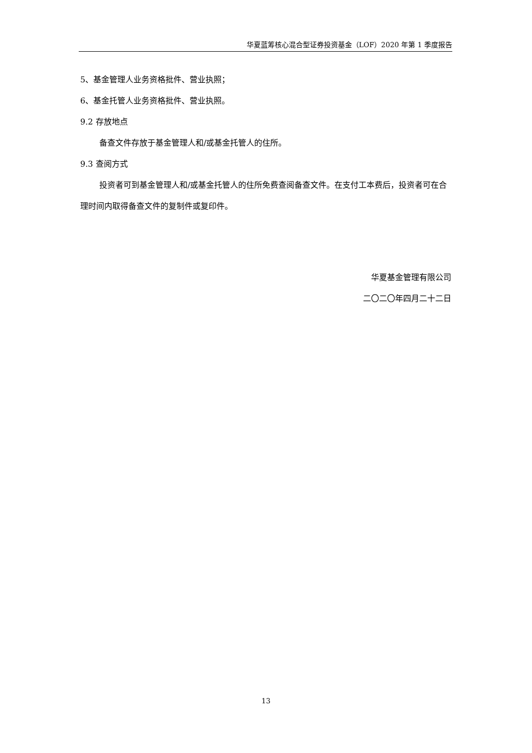华夏蓝筹核心混合型证券投资基金（LOF）2020 年第 1 季度报告
5、基金管理人业务资格批件、营业执照；
6、基金托管人业务资格批件、营业执照。
9.2 存放地点
备查文件存放于基金管理人和/或基金托管人的住所。
9.3 查阅方式
投资者可到基金管理人和/或基金托管人的住所免费查阅备查文件。在支付工本费后，投资者可在合理时间内取得备查文件的复制件或复印件。
华夏基金管理有限公司
二〇二〇年四月二十二日
13